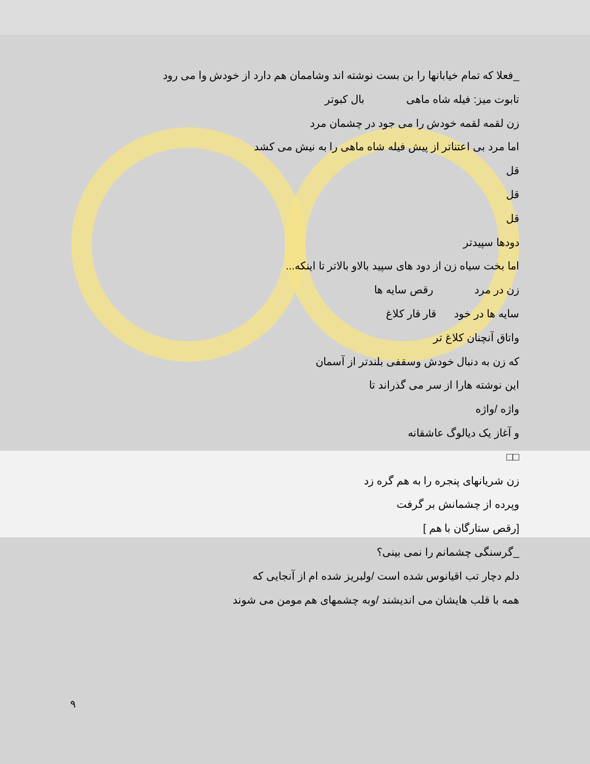_فعلا که تمام خیابانها را بن بست نوشته اند وشاممان هم دارد از خودش وا می رود
تابوت میز: فیله شاه ماهی بال کبوتر
زن لقمه لقمه خودش را می جود در چشمان مرد
اما مرد بی اعتناتر از پیش فیله شاه ماهی را به نیش می کشد
قل
قل
قل
دودها سپیدتر
اما بخت سیاه زن از دود های سپید بالاو بالاتر تا اینکه...
زن در مرد رقص سایه ها
سایه ها در خود قار قار کلاغ
واتاق آنچنان کلاغ تر
که زن به دنبال خودش وسقفی بلندتر از آسمان
این نوشته هارا از سر می گذراند تا
واژه /واژه
و آغاز یک دیالوگ عاشقانه
□□
زن شریانهای پنجره را به هم گره زد
وپرده از چشمانش بر گرفت
[رقص ستارگان با هم ]
_گرسنگی چشمانم را نمی بینی؟
دلم دچار تب اقیانوس شده است /ولبریز شده ام از آنجایی که
همه با قلب هایشان می اندیشند /وبه چشمهای هم مومن می شوند
٩